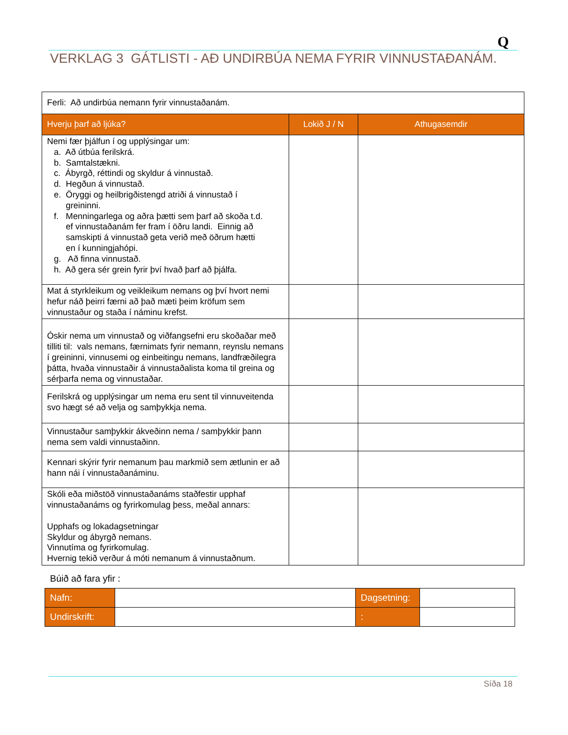Q
VERKLAG 3 GÁTLISTI - AÐ UNDIRBÚA NEMA FYRIR VINNUSTAÐANÁM.
| Ferli: Að undirbúa nemann fyrir vinnustaðanám. | | |
| Hverju þarf að ljúka? | Lokið J / N | Athugasemdir |
| Nemi fær þjálfun í og upplýsingar um: a. Að útbúa ferilskrá. b. Samtalstækni. c. Ábyrgð, réttindi og skyldur á vinnustað. d. Hegðun á vinnustað. e. Öryggi og heilbrigðistengd atriði á vinnustað í greininni. f. Menningarlega og aðra þætti sem þarf að skoða t.d. ef vinnustaðanám fer fram í öðru landi. Einnig að samskipti á vinnustað geta verið með öðrum hætti en í kunningjahópi. g. Að finna vinnustað. h. Að gera sér grein fyrir því hvað þarf að þjálfa. | | |
| Mat á styrkleikum og veikleikum nemans og því hvort nemi hefur náð þeirri færni að það mæti þeim kröfum sem vinnustaður og staða í náminu krefst. | | |
| Óskir nema um vinnustað og viðfangsefni eru skoðaðar með tilliti til: vals nemans, færnimats fyrir nemann, reynslu nemans í greininni, vinnusemi og einbeitingu nemans, landfræðilegra þátta, hvaða vinnustaðir á vinnustaðalista koma til greina og sérþarfa nema og vinnustaðar. | | |
| Ferilskrá og upplýsingar um nema eru sent til vinnuveitenda svo hægt sé að velja og samþykkja nema. | | |
| Vinnustaður samþykkir ákveðinn nema / samþykkir þann nema sem valdi vinnustaðinn. | | |
| Kennari skýrir fyrir nemanum þau markmið sem ætlunin er að hann nái í vinnustaðanáminu. | | |
| Skóli eða miðstöð vinnustaðanáms staðfestir upphaf vinnustaðanáms og fyrirkomulag þess, meðal annars: Upphafs og lokadagsetningar Skyldur og ábyrgð nemans. Vinnutíma og fyrirkomulag. Hvernig tekið verður á móti nemanum á vinnustaðnum. | | |
Búið að fara yfir :
| Nafn: | | Dagsetning: | |
| Undirskrift: | | : | |
Síða 18